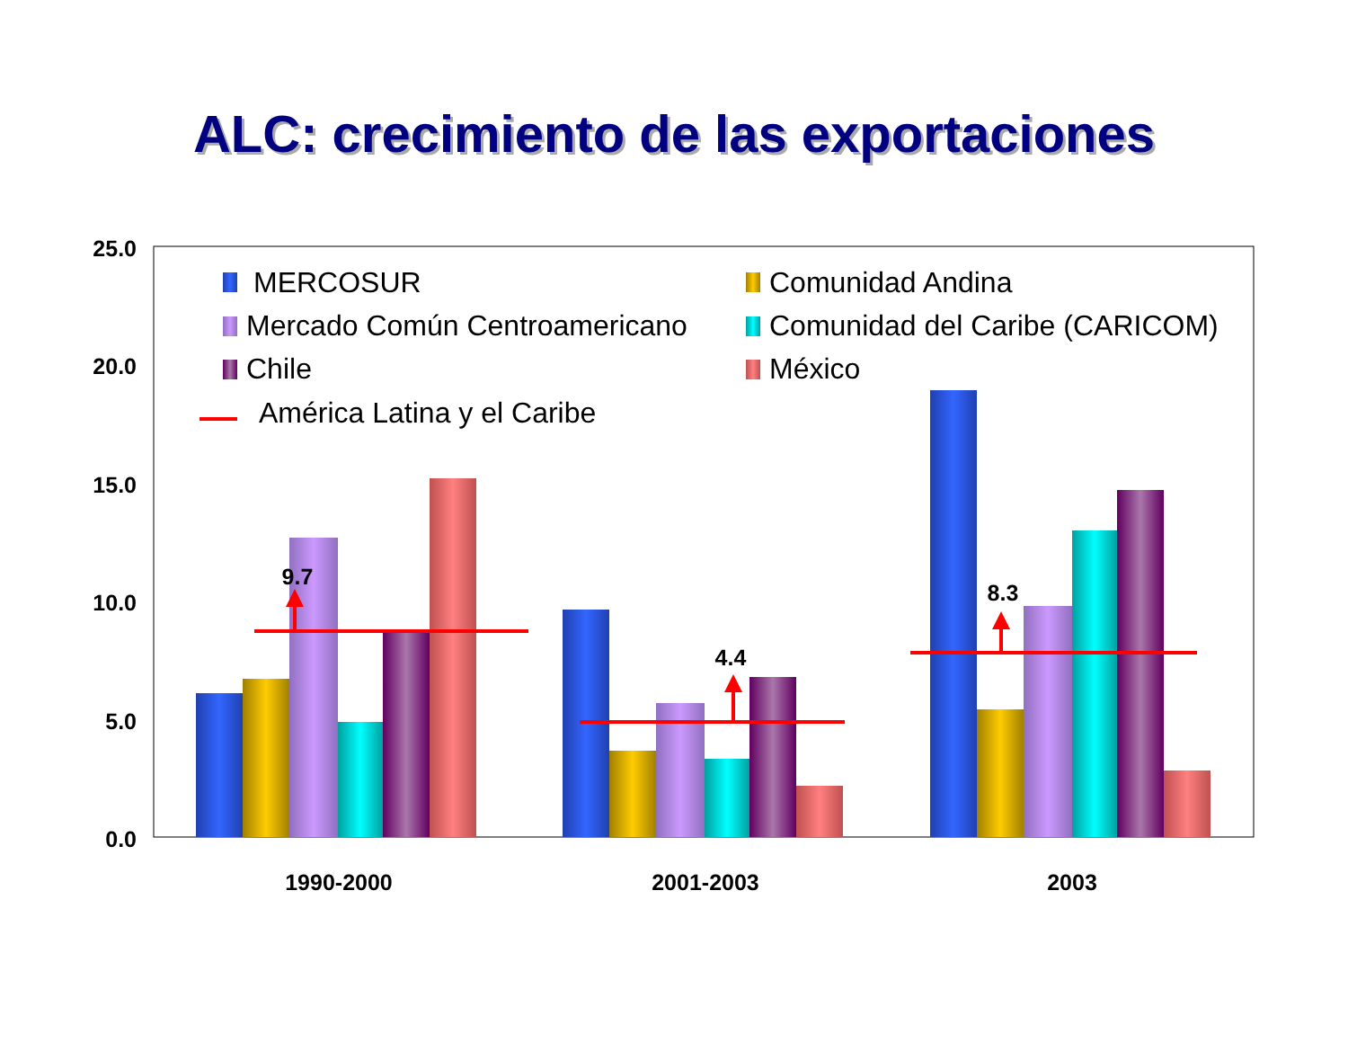ALC: crecimiento de las exportaciones
25.0
20.0
15.0
10.0
5.0
0.0
9.7
4.4
8.3
1990-2000
2001-2003
2003
MERCOSUR
Comunidad Andina
Mercado Común Centroamericano
Comunidad del Caribe (CARICOM)
Chile
México
América Latina y el Caribe